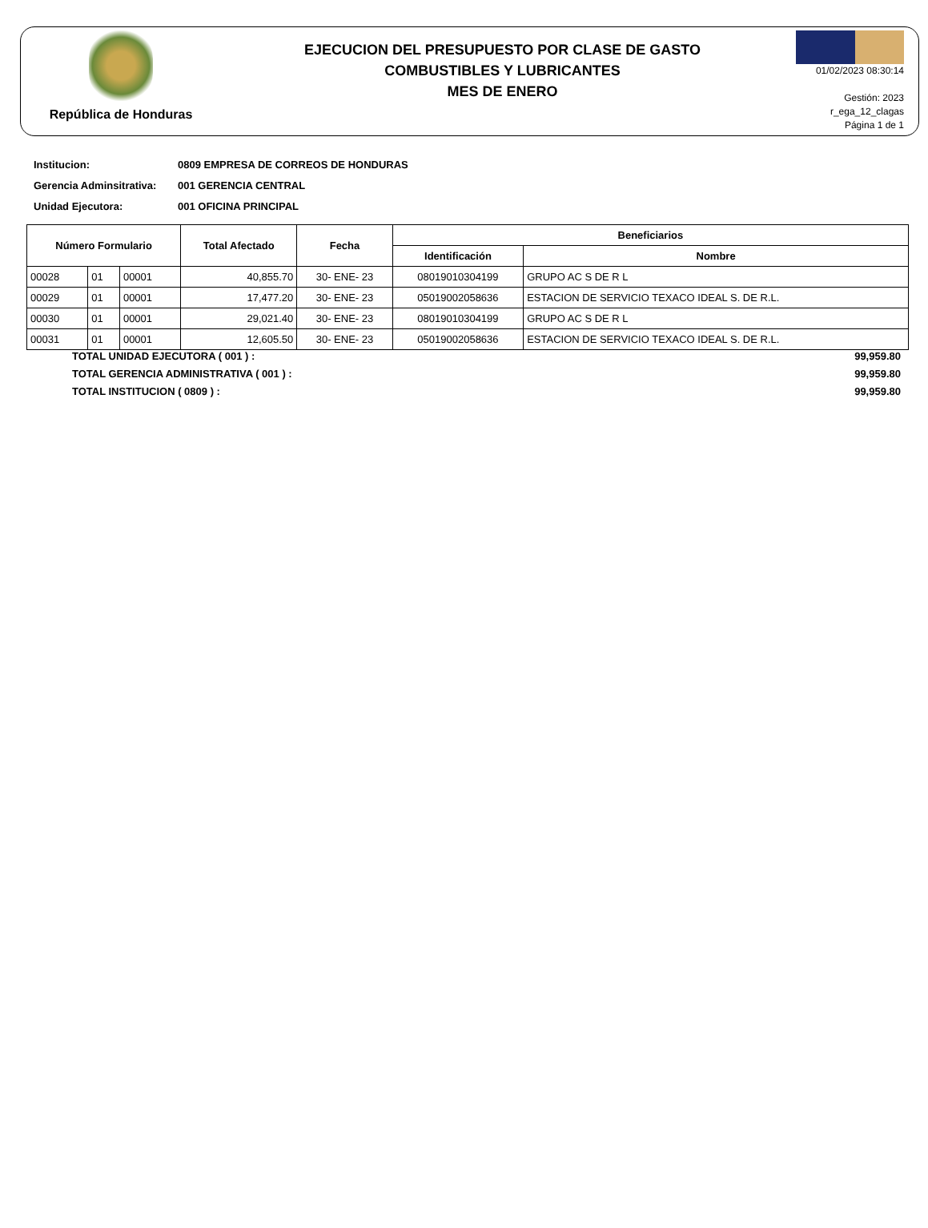República de Honduras
EJECUCION DEL PRESUPUESTO POR CLASE DE GASTO
COMBUSTIBLES Y LUBRICANTES
MES DE ENERO
01/02/2023 08:30:14
Gestión: 2023
r_ega_12_clagas
Página 1 de 1
Institucion: 0809 EMPRESA DE CORREOS DE HONDURAS
Gerencia Adminsitrativa: 001 GERENCIA CENTRAL
Unidad Ejecutora: 001 OFICINA PRINCIPAL
| Número Formulario | | | Total Afectado | Fecha | Beneficiarios | |
| --- | --- | --- | --- | --- | --- | --- |
| | | | | | Identificación | Nombre |
| 00028 | 01 | 00001 | 40,855.70 | 30- ENE- 23 | 08019010304199 | GRUPO AC S DE R L |
| 00029 | 01 | 00001 | 17,477.20 | 30- ENE- 23 | 05019002058636 | ESTACION DE SERVICIO TEXACO IDEAL S. DE R.L. |
| 00030 | 01 | 00001 | 29,021.40 | 30- ENE- 23 | 08019010304199 | GRUPO AC S DE R L |
| 00031 | 01 | 00001 | 12,605.50 | 30- ENE- 23 | 05019002058636 | ESTACION DE SERVICIO TEXACO IDEAL S. DE R.L. |
TOTAL UNIDAD EJECUTORA ( 001 ) : 99,959.80
TOTAL GERENCIA ADMINISTRATIVA ( 001 ) : 99,959.80
TOTAL INSTITUCION ( 0809 ) : 99,959.80